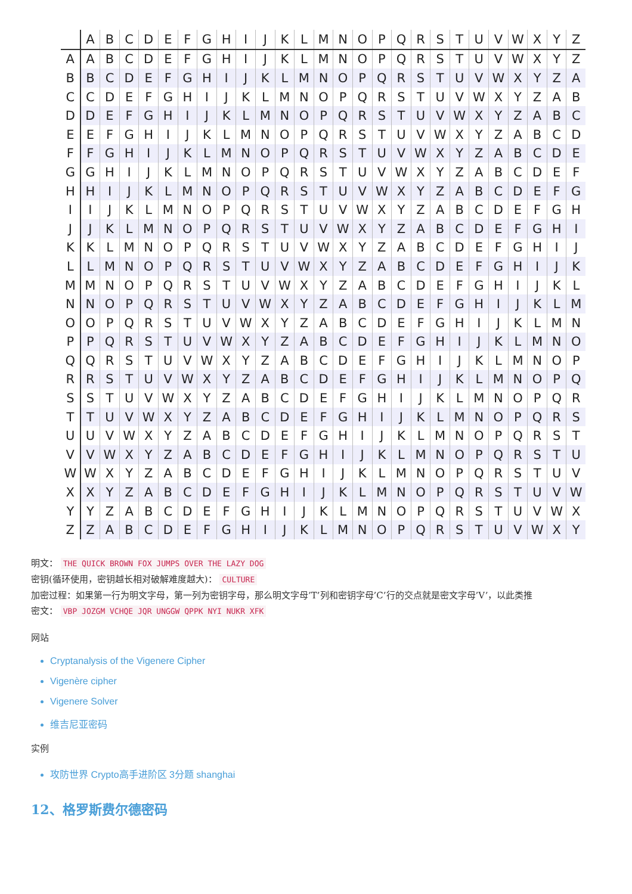| | A | B | C | D | E | F | G | H | I | J | K | L | M | N | O | P | Q | R | S | T | U | V | W | X | Y | Z |
| --- | --- | --- | --- | --- | --- | --- | --- | --- | --- | --- | --- | --- | --- | --- | --- | --- | --- | --- | --- | --- | --- | --- | --- | --- | --- | --- |
| A | A | B | C | D | E | F | G | H | I | J | K | L | M | N | O | P | Q | R | S | T | U | V | W | X | Y | Z |
| B | B | C | D | E | F | G | H | I | J | K | L | M | N | O | P | Q | R | S | T | U | V | W | X | Y | Z | A |
| C | C | D | E | F | G | H | I | J | K | L | M | N | O | P | Q | R | S | T | U | V | W | X | Y | Z | A | B |
| D | D | E | F | G | H | I | J | K | L | M | N | O | P | Q | R | S | T | U | V | W | X | Y | Z | A | B | C |
| E | E | F | G | H | I | J | K | L | M | N | O | P | Q | R | S | T | U | V | W | X | Y | Z | A | B | C | D |
| F | F | G | H | I | J | K | L | M | N | O | P | Q | R | S | T | U | V | W | X | Y | Z | A | B | C | D | E |
| G | G | H | I | J | K | L | M | N | O | P | Q | R | S | T | U | V | W | X | Y | Z | A | B | C | D | E | F |
| H | H | I | J | K | L | M | N | O | P | Q | R | S | T | U | V | W | X | Y | Z | A | B | C | D | E | F | G |
| I | I | J | K | L | M | N | O | P | Q | R | S | T | U | V | W | X | Y | Z | A | B | C | D | E | F | G | H |
| J | J | K | L | M | N | O | P | Q | R | S | T | U | V | W | X | Y | Z | A | B | C | D | E | F | G | H | I |
| K | K | L | M | N | O | P | Q | R | S | T | U | V | W | X | Y | Z | A | B | C | D | E | F | G | H | I | J |
| L | L | M | N | O | P | Q | R | S | T | U | V | W | X | Y | Z | A | B | C | D | E | F | G | H | I | J | K |
| M | M | N | O | P | Q | R | S | T | U | V | W | X | Y | Z | A | B | C | D | E | F | G | H | I | J | K | L |
| N | N | O | P | Q | R | S | T | U | V | W | X | Y | Z | A | B | C | D | E | F | G | H | I | J | K | L | M |
| O | O | P | Q | R | S | T | U | V | W | X | Y | Z | A | B | C | D | E | F | G | H | I | J | K | L | M | N |
| P | P | Q | R | S | T | U | V | W | X | Y | Z | A | B | C | D | E | F | G | H | I | J | K | L | M | N | O |
| Q | Q | R | S | T | U | V | W | X | Y | Z | A | B | C | D | E | F | G | H | I | J | K | L | M | N | O | P |
| R | R | S | T | U | V | W | X | Y | Z | A | B | C | D | E | F | G | H | I | J | K | L | M | N | O | P | Q |
| S | S | T | U | V | W | X | Y | Z | A | B | C | D | E | F | G | H | I | J | K | L | M | N | O | P | Q | R |
| T | T | U | V | W | X | Y | Z | A | B | C | D | E | F | G | H | I | J | K | L | M | N | O | P | Q | R | S |
| U | U | V | W | X | Y | Z | A | B | C | D | E | F | G | H | I | J | K | L | M | N | O | P | Q | R | S | T |
| V | V | W | X | Y | Z | A | B | C | D | E | F | G | H | I | J | K | L | M | N | O | P | Q | R | S | T | U |
| W | W | X | Y | Z | A | B | C | D | E | F | G | H | I | J | K | L | M | N | O | P | Q | R | S | T | U | V |
| X | X | Y | Z | A | B | C | D | E | F | G | H | I | J | K | L | M | N | O | P | Q | R | S | T | U | V | W |
| Y | Y | Z | A | B | C | D | E | F | G | H | I | J | K | L | M | N | O | P | Q | R | S | T | U | V | W | X |
| Z | Z | A | B | C | D | E | F | G | H | I | J | K | L | M | N | O | P | Q | R | S | T | U | V | W | X | Y |
明文： THE QUICK BROWN FOX JUMPS OVER THE LAZY DOG
密钥(循环使用，密钥越长相对破解难度越大)： CULTURE
加密过程：如果第一行为明文字母，第一列为密钥字母，那么明文字母’T’列和密钥字母’C’行的交点就是密文字母’V’，以此类推
密文： VBP JOZGM VCHQE JQR UNGGW QPPK NYI NUKR XFK
网站
Cryptanalysis of the Vigenere Cipher
Vigenère cipher
Vigenere Solver
维吉尼亚密码
实例
攻防世界 Crypto高手进阶区 3分题 shanghai
12、格罗斯费尔德密码